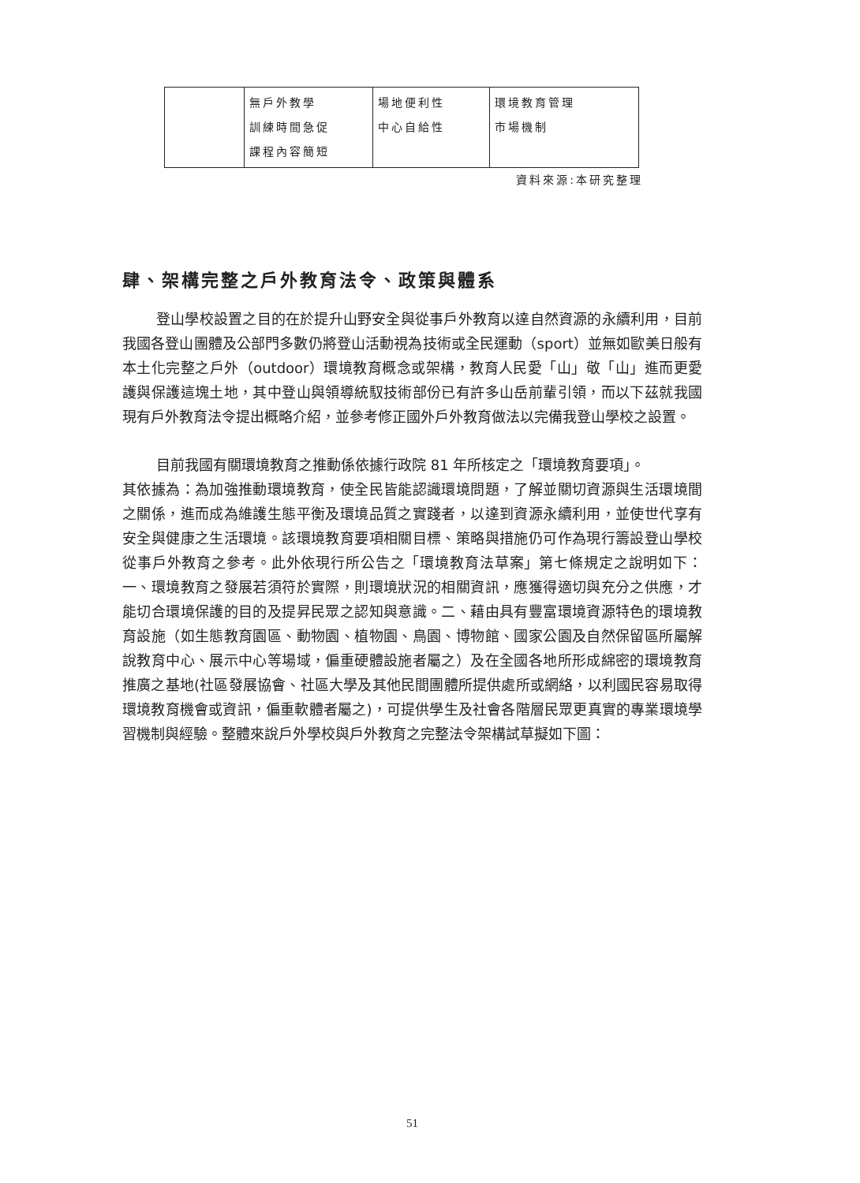| | 無戶外教學 訓練時間急促 課程內容簡短 | 場地便利性 中心自給性 | 環境教育管理 市場機制 |
資料來源:本研究整理
肆、架構完整之戶外教育法令、政策與體系
登山學校設置之目的在於提升山野安全與從事戶外教育以達自然資源的永續利用，目前我國各登山團體及公部門多數仍將登山活動視為技術或全民運動（sport）並無如歐美日般有本土化完整之戶外（outdoor）環境教育概念或架構，教育人民愛「山」敬「山」進而更愛護與保護這塊土地，其中登山與領導統馭技術部份已有許多山岳前輩引領，而以下茲就我國現有戶外教育法令提出概略介紹，並參考修正國外戶外教育做法以完備我登山學校之設置。
目前我國有關環境教育之推動係依據行政院 81 年所核定之「環境教育要項」。
其依據為：為加強推動環境教育，使全民皆能認識環境問題，了解並關切資源與生活環境間之關係，進而成為維護生態平衡及環境品質之實踐者，以達到資源永續利用，並使世代享有安全與健康之生活環境。該環境教育要項相關目標、策略與措施仍可作為現行籌設登山學校從事戶外教育之參考。此外依現行所公告之「環境教育法草案」第七條規定之說明如下：一、環境教育之發展若須符於實際，則環境狀況的相關資訊，應獲得適切與充分之供應，才能切合環境保護的目的及提昇民眾之認知與意識。二、藉由具有豐富環境資源特色的環境教育設施（如生態教育園區、動物園、植物園、鳥園、博物館、國家公園及自然保留區所屬解說教育中心、展示中心等場域，偏重硬體設施者屬之）及在全國各地所形成綿密的環境教育推廣之基地(社區發展協會、社區大學及其他民間團體所提供處所或網絡，以利國民容易取得環境教育機會或資訊，偏重軟體者屬之)，可提供學生及社會各階層民眾更真實的專業環境學習機制與經驗。整體來說戶外學校與戶外教育之完整法令架構試草擬如下圖：
51